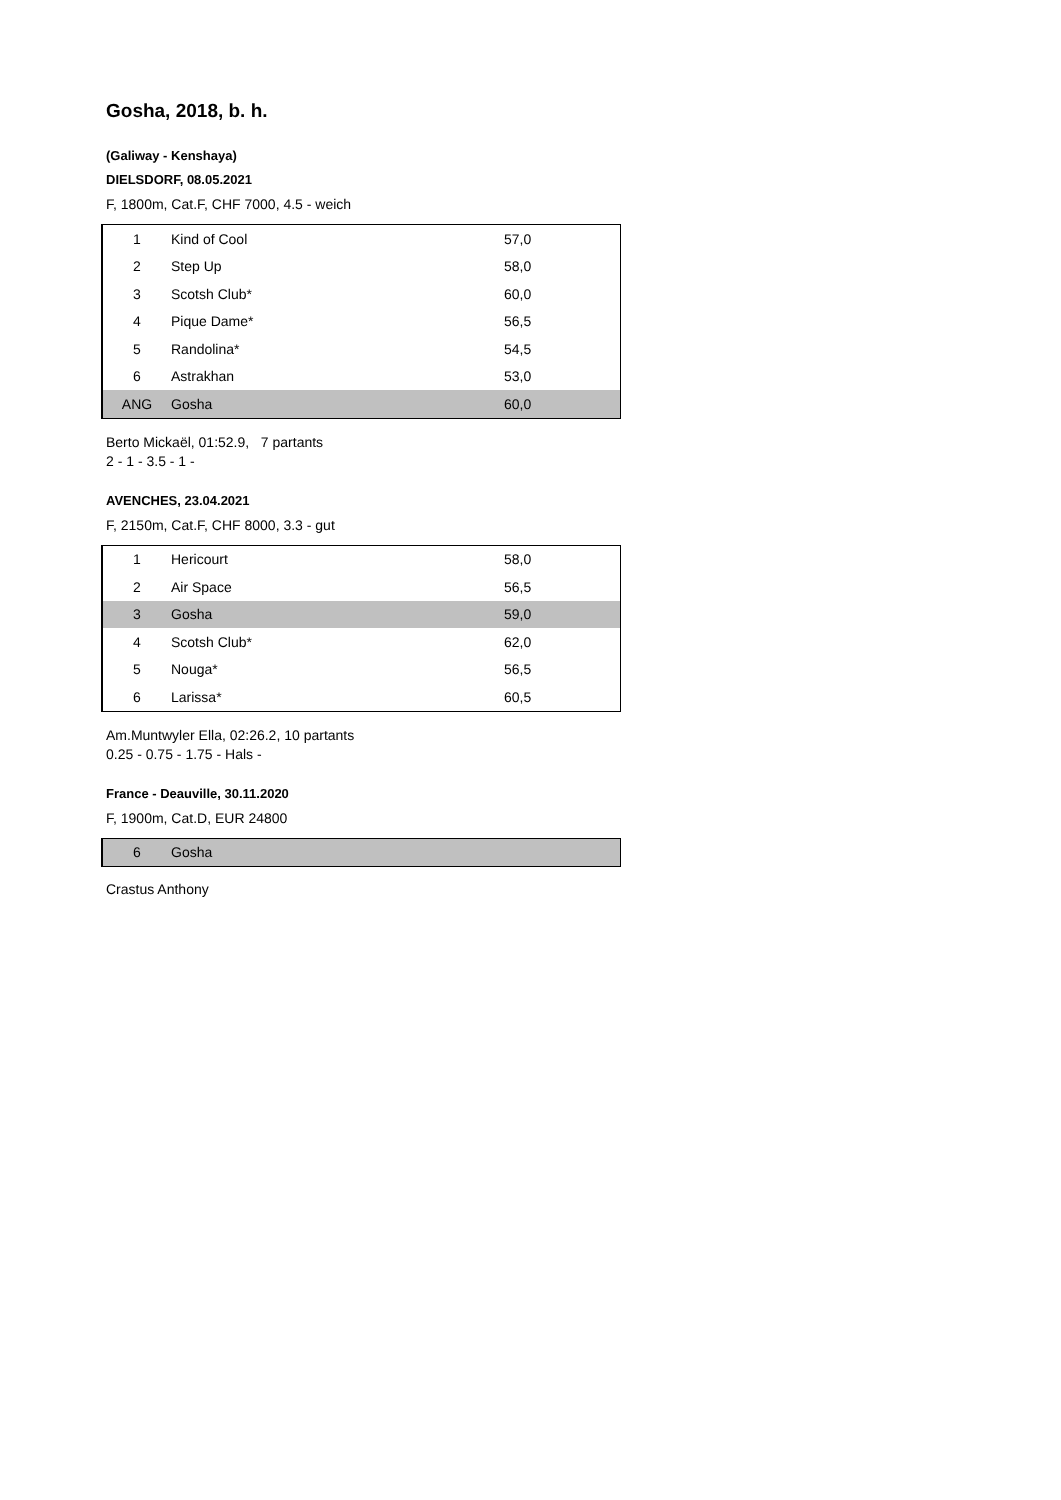Gosha, 2018, b. h.
(Galiway - Kenshaya)
DIELSDORF, 08.05.2021
F, 1800m, Cat.F, CHF 7000, 4.5 - weich
| 1 | Kind of Cool | 57,0 |
| 2 | Step Up | 58,0 |
| 3 | Scotsh Club* | 60,0 |
| 4 | Pique Dame* | 56,5 |
| 5 | Randolina* | 54,5 |
| 6 | Astrakhan | 53,0 |
| ANG | Gosha | 60,0 |
Berto Mickaël, 01:52.9, 7 partants
2 - 1 - 3.5 - 1 -
AVENCHES, 23.04.2021
F, 2150m, Cat.F, CHF 8000, 3.3 - gut
| 1 | Hericourt | 58,0 |
| 2 | Air Space | 56,5 |
| 3 | Gosha | 59,0 |
| 4 | Scotsh Club* | 62,0 |
| 5 | Nouga* | 56,5 |
| 6 | Larissa* | 60,5 |
Am.Muntwyler Ella, 02:26.2, 10 partants
0.25 - 0.75 - 1.75 - Hals -
France - Deauville, 30.11.2020
F, 1900m, Cat.D, EUR 24800
| 6 | Gosha | |
Crastus Anthony